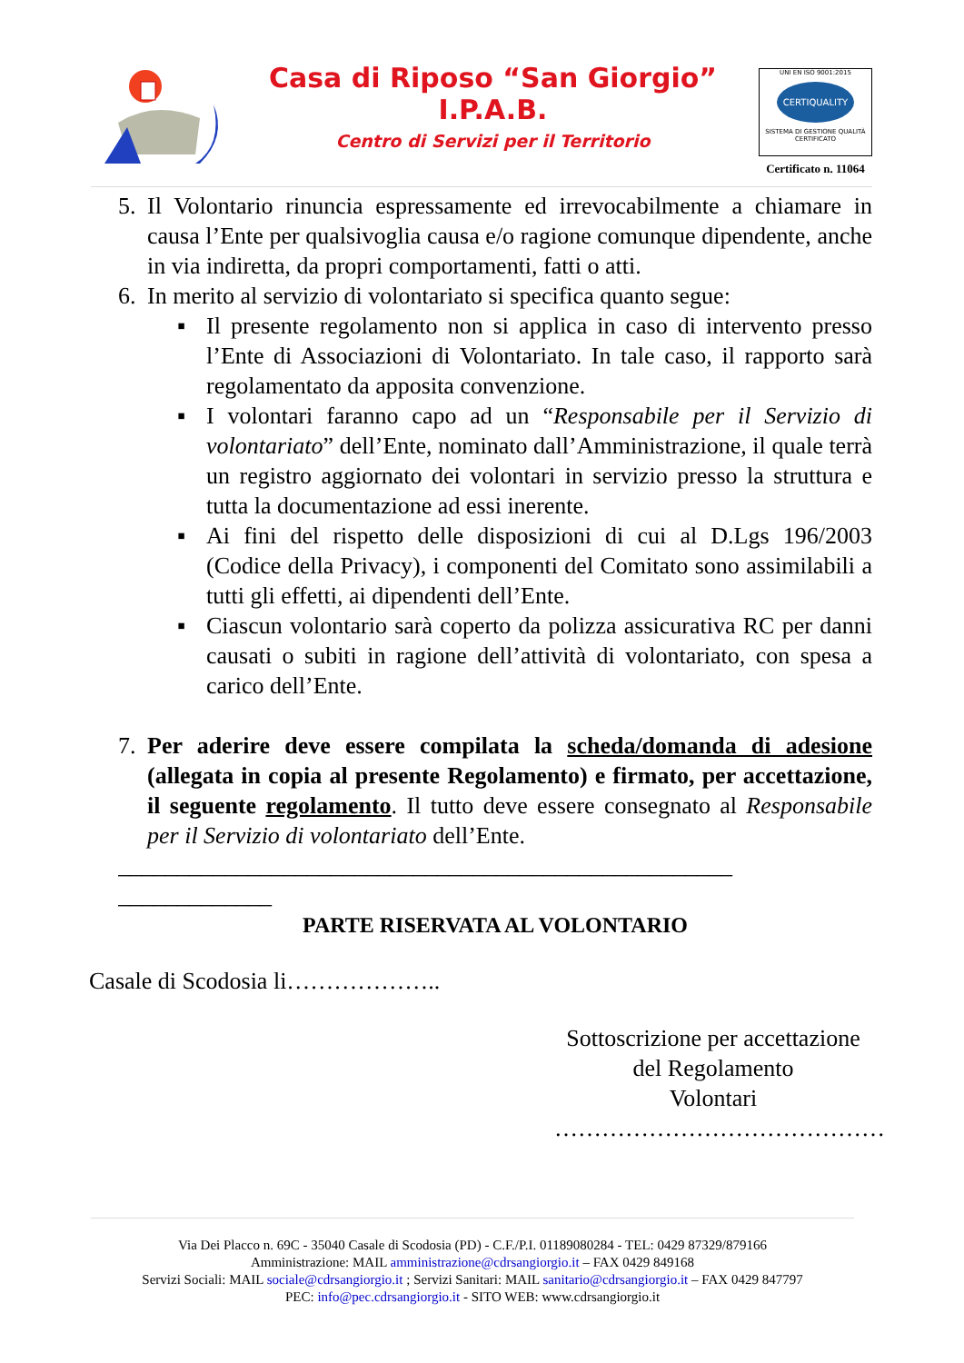Casa di Riposo “San Giorgio”
I.P.A.B.
Centro di Servizi per il Territorio
UNI EN ISO 9001:2015
CERTIQUALITY
SISTEMA DI GESTIONE QUALITÀ CERTIFICATO
Certificato n. 11064
5. Il Volontario rinuncia espressamente ed irrevocabilmente a chiamare in causa l’Ente per qualsivoglia causa e/o ragione comunque dipendente, anche in via indiretta, da propri comportamenti, fatti o atti.
6. In merito al servizio di volontariato si specifica quanto segue:
▪ Il presente regolamento non si applica in caso di intervento presso l’Ente di Associazioni di Volontariato. In tale caso, il rapporto sarà regolamentato da apposita convenzione.
▪ I volontari faranno capo ad un “Responsabile per il Servizio di volontariato” dell’Ente, nominato dall’Amministrazione, il quale terrà un registro aggiornato dei volontari in servizio presso la struttura e tutta la documentazione ad essi inerente.
▪ Ai fini del rispetto delle disposizioni di cui al D.Lgs 196/2003 (Codice della Privacy), i componenti del Comitato sono assimilabili a tutti gli effetti, ai dipendenti dell’Ente.
▪ Ciascun volontario sarà coperto da polizza assicurativa RC per danni causati o subiti in ragione dell’attività di volontariato, con spesa a carico dell’Ente.
7. Per aderire deve essere compilata la scheda/domanda di adesione (allegata in copia al presente Regolamento) e firmato, per accettazione, il seguente regolamento. Il tutto deve essere consegnato al Responsabile per il Servizio di volontariato dell’Ente.
____________________________________________________
_____________
PARTE RISERVATA AL VOLONTARIO
Casale di Scodosia li………………..
Sottoscrizione per accettazione
del Regolamento
Volontari
……………………………………
Via Dei Placco n. 69C - 35040 Casale di Scodosia (PD) - C.F./P.I. 01189080284 - TEL: 0429 87329/879166
Amministrazione: MAIL amministrazione@cdrsangiorgio.it – FAX 0429 849168
Servizi Sociali: MAIL sociale@cdrsangiorgio.it ; Servizi Sanitari: MAIL sanitario@cdrsangiorgio.it – FAX 0429 847797
PEC: info@pec.cdrsangiorgio.it - SITO WEB: www.cdrsangiorgio.it